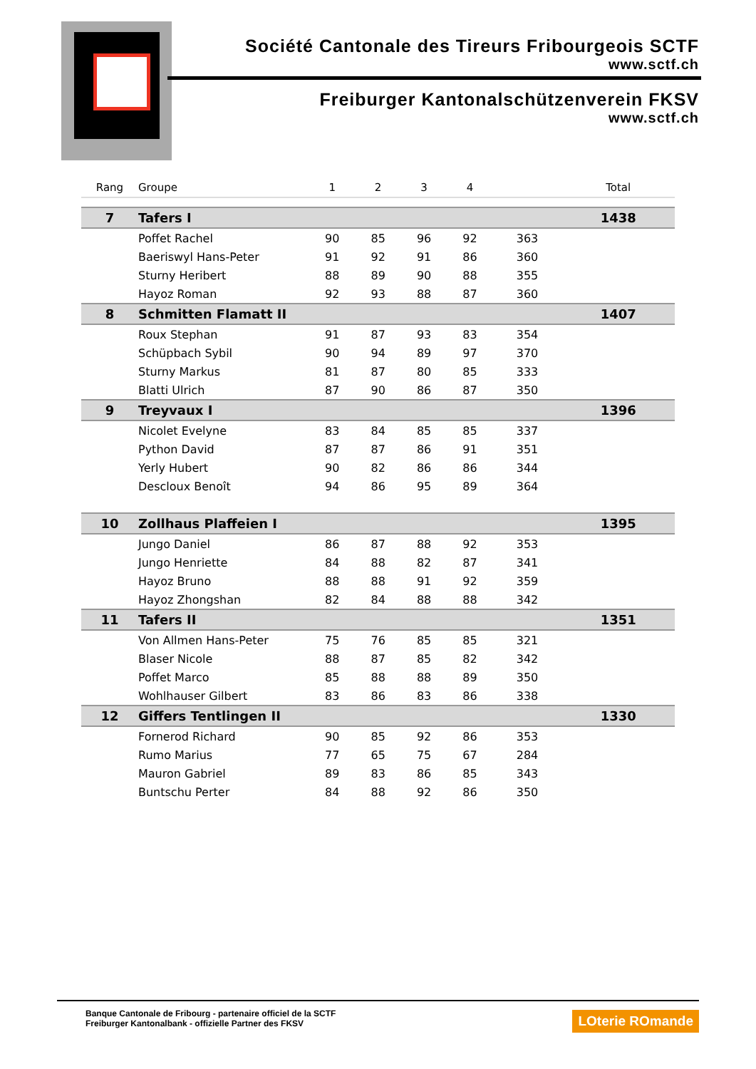Société Cantonale des Tireurs Fribourgeois SCTF
www.sctf.ch
Freiburger Kantonalschützenverein FKSV
www.sctf.ch
| Rang | Groupe | 1 | 2 | 3 | 4 | | Total |
| --- | --- | --- | --- | --- | --- | --- | --- |
| 7 | Tafers I | | | | | | 1438 |
| | Poffet Rachel | 90 | 85 | 96 | 92 | 363 | |
| | Baeriswyl Hans-Peter | 91 | 92 | 91 | 86 | 360 | |
| | Sturny Heribert | 88 | 89 | 90 | 88 | 355 | |
| | Hayoz Roman | 92 | 93 | 88 | 87 | 360 | |
| 8 | Schmitten Flamatt II | | | | | | 1407 |
| | Roux Stephan | 91 | 87 | 93 | 83 | 354 | |
| | Schüpbach Sybil | 90 | 94 | 89 | 97 | 370 | |
| | Sturny Markus | 81 | 87 | 80 | 85 | 333 | |
| | Blatti Ulrich | 87 | 90 | 86 | 87 | 350 | |
| 9 | Treyvaux I | | | | | | 1396 |
| | Nicolet Evelyne | 83 | 84 | 85 | 85 | 337 | |
| | Python David | 87 | 87 | 86 | 91 | 351 | |
| | Yerly Hubert | 90 | 82 | 86 | 86 | 344 | |
| | Descloux Benoît | 94 | 86 | 95 | 89 | 364 | |
| 10 | Zollhaus Plaffeien I | | | | | | 1395 |
| | Jungo Daniel | 86 | 87 | 88 | 92 | 353 | |
| | Jungo Henriette | 84 | 88 | 82 | 87 | 341 | |
| | Hayoz Bruno | 88 | 88 | 91 | 92 | 359 | |
| | Hayoz Zhongshan | 82 | 84 | 88 | 88 | 342 | |
| 11 | Tafers II | | | | | | 1351 |
| | Von Allmen Hans-Peter | 75 | 76 | 85 | 85 | 321 | |
| | Blaser Nicole | 88 | 87 | 85 | 82 | 342 | |
| | Poffet Marco | 85 | 88 | 88 | 89 | 350 | |
| | Wohlhauser Gilbert | 83 | 86 | 83 | 86 | 338 | |
| 12 | Giffers Tentlingen II | | | | | | 1330 |
| | Fornerod Richard | 90 | 85 | 92 | 86 | 353 | |
| | Rumo Marius | 77 | 65 | 75 | 67 | 284 | |
| | Mauron Gabriel | 89 | 83 | 86 | 85 | 343 | |
| | Buntschu Perter | 84 | 88 | 92 | 86 | 350 | |
Banque Cantonale de Fribourg - partenaire officiel de la SCTF
Freiburger Kantonalbank - offizielle Partner des FKSV
LOterie ROmande